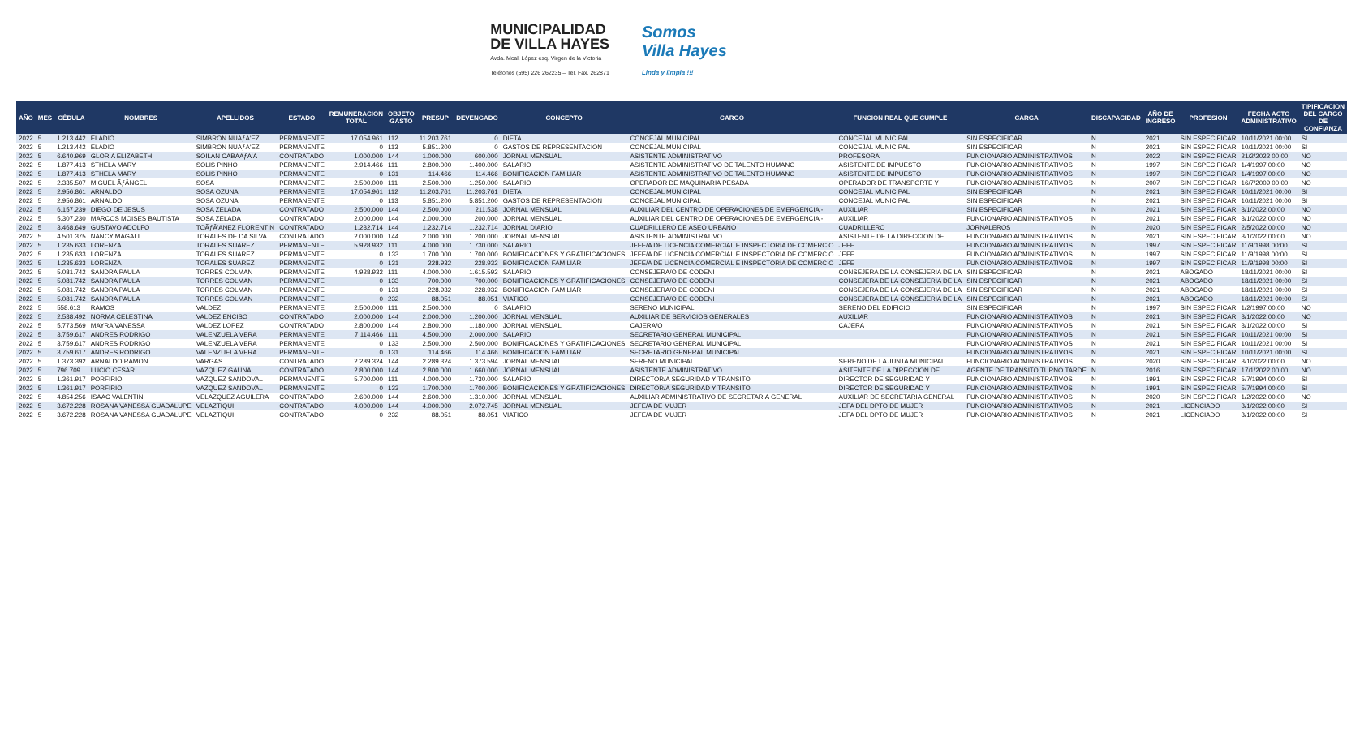MUNICIPALIDAD
DE VILLA HAYES
Avda. Mcal. López esq. Virgen de la Victoria
Teléfonos (595) 226 262235 – Tel. Fax. 262871
Somos
Villa Hayes
Linda y limpia !!!
| AÑO | MES | CÉDULA | NOMBRES | APELLIDOS | ESTADO | REMUNERACION TOTAL | OBJETO GASTO | PRESUP | DEVENGADO | CONCEPTO | CARGO | FUNCION REAL QUE CUMPLE | CARGA | DISCAPACIDAD | AÑO DE INGRESO | PROFESION | FECHA ACTO ADMINISTRATIVO | TIPIFICACION DEL CARGO DE CONFIANZA |
| --- | --- | --- | --- | --- | --- | --- | --- | --- | --- | --- | --- | --- | --- | --- | --- | --- | --- | --- |
| 2022 | 5 | 1.213.442 | ELADIO | SIMBRON NUÃƒÂ'EZ | PERMANENTE | 17.054.961 | 112 | 11.203.761 | 0 | DIETA | CONCEJAL MUNICIPAL | CONCEJAL MUNICIPAL | SIN ESPECIFICAR | N | 2021 | SIN ESPECIFICAR | 10/11/2021 00:00 | SI |
| 2022 | 5 | 1.213.442 | ELADIO | SIMBRON NUÃƒÂ'EZ | PERMANENTE | 0 | 113 | 5.851.200 | 0 | GASTOS DE REPRESENTACION | CONCEJAL MUNICIPAL | CONCEJAL MUNICIPAL | SIN ESPECIFICAR | N | 2021 | SIN ESPECIFICAR | 10/11/2021 00:00 | SI |
| 2022 | 5 | 6.640.969 | GLORIA ELIZABETH | SOILAN CABAÃƒÂ'A | CONTRATADO | 1.000.000 | 144 | 1.000.000 | 600.000 | JORNAL MENSUAL | ASISTENTE ADMINISTRATIVO | PROFESORA | FUNCIONARIO ADMINISTRATIVOS | N | 2022 | SIN ESPECIFICAR | 21/2/2022 00:00 | NO |
| 2022 | 5 | 1.877.413 | STHELA MARY | SOLIS PINHO | PERMANENTE | 2.914.466 | 111 | 2.800.000 | 1.400.000 | SALARIO | ASISTENTE ADMINISTRATIVO DE TALENTO HUMANO | ASISTENTE DE IMPUESTO | FUNCIONARIO ADMINISTRATIVOS | N | 1997 | SIN ESPECIFICAR | 1/4/1997 00:00 | NO |
| 2022 | 5 | 1.877.413 | STHELA MARY | SOLIS PINHO | PERMANENTE | 0 | 131 | 114.466 | 114.466 | BONIFICACION FAMILIAR | ASISTENTE ADMINISTRATIVO DE TALENTO HUMANO | ASISTENTE DE IMPUESTO | FUNCIONARIO ADMINISTRATIVOS | N | 1997 | SIN ESPECIFICAR | 1/4/1997 00:00 | NO |
| 2022 | 5 | 2.335.507 | MIGUEL ÃƒÂNGEL | SOSA | PERMANENTE | 2.500.000 | 111 | 2.500.000 | 1.250.000 | SALARIO | OPERADOR DE MAQUINARIA PESADA | OPERADOR DE TRANSPORTE Y | FUNCIONARIO ADMINISTRATIVOS | N | 2007 | SIN ESPECIFICAR | 16/7/2009 00:00 | NO |
| 2022 | 5 | 2.956.861 | ARNALDO | SOSA OZUNA | PERMANENTE | 17.054.961 | 112 | 11.203.761 | 11.203.761 | DIETA | CONCEJAL MUNICIPAL | CONCEJAL MUNICIPAL | SIN ESPECIFICAR | N | 2021 | SIN ESPECIFICAR | 10/11/2021 00:00 | SI |
| 2022 | 5 | 2.956.861 | ARNALDO | SOSA OZUNA | PERMANENTE | 0 | 113 | 5.851.200 | 5.851.200 | GASTOS DE REPRESENTACION | CONCEJAL MUNICIPAL | CONCEJAL MUNICIPAL | SIN ESPECIFICAR | N | 2021 | SIN ESPECIFICAR | 10/11/2021 00:00 | SI |
| 2022 | 5 | 6.157.239 | DIEGO DE JESUS | SOSA ZELADA | CONTRATADO | 2.500.000 | 144 | 2.500.000 | 211.538 | JORNAL MENSUAL | AUXILIAR DEL CENTRO DE OPERACIONES DE EMERGENCIA - | AUXILIAR | SIN ESPECIFICAR | N | 2021 | SIN ESPECIFICAR | 3/1/2022 00:00 | NO |
| 2022 | 5 | 5.307.230 | MARCOS MOISES BAUTISTA | SOSA ZELADA | CONTRATADO | 2.000.000 | 144 | 2.000.000 | 200.000 | JORNAL MENSUAL | AUXILIAR DEL CENTRO DE OPERACIONES DE EMERGENCIA - | AUXILIAR | FUNCIONARIO ADMINISTRATIVOS | N | 2021 | SIN ESPECIFICAR | 3/1/2022 00:00 | NO |
| 2022 | 5 | 3.468.649 | GUSTAVO ADOLFO | TOÃƒÂ'ANEZ FLORENTIN | CONTRATADO | 1.232.714 | 144 | 1.232.714 | 1.232.714 | JORNAL DIARIO | CUADRILLERO DE ASEO URBANO | CUADRILLERO | JORNALEROS | N | 2020 | SIN ESPECIFICAR | 2/5/2022 00:00 | NO |
| 2022 | 5 | 4.501.375 | NANCY MAGALI | TORALES DE DA SILVA | CONTRATADO | 2.000.000 | 144 | 2.000.000 | 1.200.000 | JORNAL MENSUAL | ASISTENTE ADMINISTRATIVO | ASISTENTE DE LA DIRECCION DE | FUNCIONARIO ADMINISTRATIVOS | N | 2021 | SIN ESPECIFICAR | 3/1/2022 00:00 | NO |
| 2022 | 5 | 1.235.633 | LORENZA | TORALES SUAREZ | PERMANENTE | 5.928.932 | 111 | 4.000.000 | 1.730.000 | SALARIO | JEFE/A DE LICENCIA COMERCIAL E INSPECTORIA DE COMERCIO | JEFE | FUNCIONARIO ADMINISTRATIVOS | N | 1997 | SIN ESPECIFICAR | 11/9/1998 00:00 | SI |
| 2022 | 5 | 1.235.633 | LORENZA | TORALES SUAREZ | PERMANENTE | 0 | 133 | 1.700.000 | 1.700.000 | BONIFICACIONES Y GRATIFICACIONES | JEFE/A DE LICENCIA COMERCIAL E INSPECTORIA DE COMERCIO | JEFE | FUNCIONARIO ADMINISTRATIVOS | N | 1997 | SIN ESPECIFICAR | 11/9/1998 00:00 | SI |
| 2022 | 5 | 1.235.633 | LORENZA | TORALES SUAREZ | PERMANENTE | 0 | 131 | 228.932 | 228.932 | BONIFICACION FAMILIAR | JEFE/A DE LICENCIA COMERCIAL E INSPECTORIA DE COMERCIO | JEFE | FUNCIONARIO ADMINISTRATIVOS | N | 1997 | SIN ESPECIFICAR | 11/9/1998 00:00 | SI |
| 2022 | 5 | 5.081.742 | SANDRA PAULA | TORRES COLMAN | PERMANENTE | 4.928.932 | 111 | 4.000.000 | 1.615.592 | SALARIO | CONSEJERA/O DE CODENI | CONSEJERA DE LA CONSEJERIA DE LA | SIN ESPECIFICAR | N | 2021 | ABOGADO | 18/11/2021 00:00 | SI |
| 2022 | 5 | 5.081.742 | SANDRA PAULA | TORRES COLMAN | PERMANENTE | 0 | 133 | 700.000 | 700.000 | BONIFICACIONES Y GRATIFICACIONES | CONSEJERA/O DE CODENI | CONSEJERA DE LA CONSEJERIA DE LA | SIN ESPECIFICAR | N | 2021 | ABOGADO | 18/11/2021 00:00 | SI |
| 2022 | 5 | 5.081.742 | SANDRA PAULA | TORRES COLMAN | PERMANENTE | 0 | 131 | 228.932 | 228.932 | BONIFICACION FAMILIAR | CONSEJERA/O DE CODENI | CONSEJERA DE LA CONSEJERIA DE LA | SIN ESPECIFICAR | N | 2021 | ABOGADO | 18/11/2021 00:00 | SI |
| 2022 | 5 | 5.081.742 | SANDRA PAULA | TORRES COLMAN | PERMANENTE | 0 | 232 | 88.051 | 88.051 | VIATICO | CONSEJERA/O DE CODENI | CONSEJERA DE LA CONSEJERIA DE LA | SIN ESPECIFICAR | N | 2021 | ABOGADO | 18/11/2021 00:00 | SI |
| 2022 | 5 | 558.613 | RAMOS | VALDEZ | PERMANENTE | 2.500.000 | 111 | 2.500.000 | 0 | SALARIO | SERENO MUNICIPAL | SERENO DEL EDIFICIO | SIN ESPECIFICAR | N | 1997 | SIN ESPECIFICAR | 1/2/1997 00:00 | NO |
| 2022 | 5 | 2.538.492 | NORMA CELESTINA | VALDEZ ENCISO | CONTRATADO | 2.000.000 | 144 | 2.000.000 | 1.200.000 | JORNAL MENSUAL | AUXILIAR DE SERVICIOS GENERALES | AUXILIAR | FUNCIONARIO ADMINISTRATIVOS | N | 2021 | SIN ESPECIFICAR | 3/1/2022 00:00 | NO |
| 2022 | 5 | 5.773.569 | MAYRA VANESSA | VALDEZ LOPEZ | CONTRATADO | 2.800.000 | 144 | 2.800.000 | 1.180.000 | JORNAL MENSUAL | CAJERA/O | CAJERA | FUNCIONARIO ADMINISTRATIVOS | N | 2021 | SIN ESPECIFICAR | 3/1/2022 00:00 | SI |
| 2022 | 5 | 3.759.617 | ANDRES RODRIGO | VALENZUELA VERA | PERMANENTE | 7.114.466 | 111 | 4.500.000 | 2.000.000 | SALARIO | SECRETARIO GENERAL MUNICIPAL | | FUNCIONARIO ADMINISTRATIVOS | N | 2021 | SIN ESPECIFICAR | 10/11/2021 00:00 | SI |
| 2022 | 5 | 3.759.617 | ANDRES RODRIGO | VALENZUELA VERA | PERMANENTE | 0 | 133 | 2.500.000 | 2.500.000 | BONIFICACIONES Y GRATIFICACIONES | SECRETARIO GENERAL MUNICIPAL | | FUNCIONARIO ADMINISTRATIVOS | N | 2021 | SIN ESPECIFICAR | 10/11/2021 00:00 | SI |
| 2022 | 5 | 3.759.617 | ANDRES RODRIGO | VALENZUELA VERA | PERMANENTE | 0 | 131 | 114.466 | 114.466 | BONIFICACION FAMILIAR | SECRETARIO GENERAL MUNICIPAL | | FUNCIONARIO ADMINISTRATIVOS | N | 2021 | SIN ESPECIFICAR | 10/11/2021 00:00 | SI |
| 2022 | 5 | 1.373.392 | ARNALDO RAMON | VARGAS | CONTRATADO | 2.289.324 | 144 | 2.289.324 | 1.373.594 | JORNAL MENSUAL | SERENO MUNICIPAL | SERENO DE LA JUNTA MUNICIPAL | FUNCIONARIO ADMINISTRATIVOS | N | 2020 | SIN ESPECIFICAR | 3/1/2022 00:00 | NO |
| 2022 | 5 | 796.709 | LUCIO CESAR | VAZQUEZ GAUNA | CONTRATADO | 2.800.000 | 144 | 2.800.000 | 1.660.000 | JORNAL MENSUAL | ASISTENTE ADMINISTRATIVO | ASITENTE DE LA DIRECCION DE | AGENTE DE TRANSITO TURNO TARDE | N | 2016 | SIN ESPECIFICAR | 17/1/2022 00:00 | NO |
| 2022 | 5 | 1.361.917 | PORFIRIO | VAZQUEZ SANDOVAL | PERMANENTE | 5.700.000 | 111 | 4.000.000 | 1.730.000 | SALARIO | DIRECTOR/A SEGURIDAD Y TRANSITO | DIRECTOR DE SEGURIDAD Y | FUNCIONARIO ADMINISTRATIVOS | N | 1991 | SIN ESPECIFICAR | 5/7/1994 00:00 | SI |
| 2022 | 5 | 1.361.917 | PORFIRIO | VAZQUEZ SANDOVAL | PERMANENTE | 0 | 133 | 1.700.000 | 1.700.000 | BONIFICACIONES Y GRATIFICACIONES | DIRECTOR/A SEGURIDAD Y TRANSITO | DIRECTOR DE SEGURIDAD Y | FUNCIONARIO ADMINISTRATIVOS | N | 1991 | SIN ESPECIFICAR | 5/7/1994 00:00 | SI |
| 2022 | 5 | 4.854.256 | ISAAC VALENTIN | VELAZQUEZ AGUILERA | CONTRATADO | 2.600.000 | 144 | 2.600.000 | 1.310.000 | JORNAL MENSUAL | AUXILIAR ADMINISTRATIVO DE SECRETARIA GENERAL | AUXILIAR DE SECRETARIA GENERAL | FUNCIONARIO ADMINISTRATIVOS | N | 2020 | SIN ESPECIFICAR | 1/2/2022 00:00 | NO |
| 2022 | 5 | 3.672.228 | ROSANA VANESSA GUADALUPE | VELAZTIQUI | CONTRATADO | 4.000.000 | 144 | 4.000.000 | 2.072.745 | JORNAL MENSUAL | JEFE/A DE MUJER | JEFA DEL DPTO DE MUJER | FUNCIONARIO ADMINISTRATIVOS | N | 2021 | LICENCIADO | 3/1/2022 00:00 | SI |
| 2022 | 5 | 3.672.228 | ROSANA VANESSA GUADALUPE | VELAZTIQUI | CONTRATADO | 0 | 232 | 88.051 | 88.051 | VIATICO | JEFE/A DE MUJER | JEFA DEL DPTO DE MUJER | FUNCIONARIO ADMINISTRATIVOS | N | 2021 | LICENCIADO | 3/1/2022 00:00 | SI |